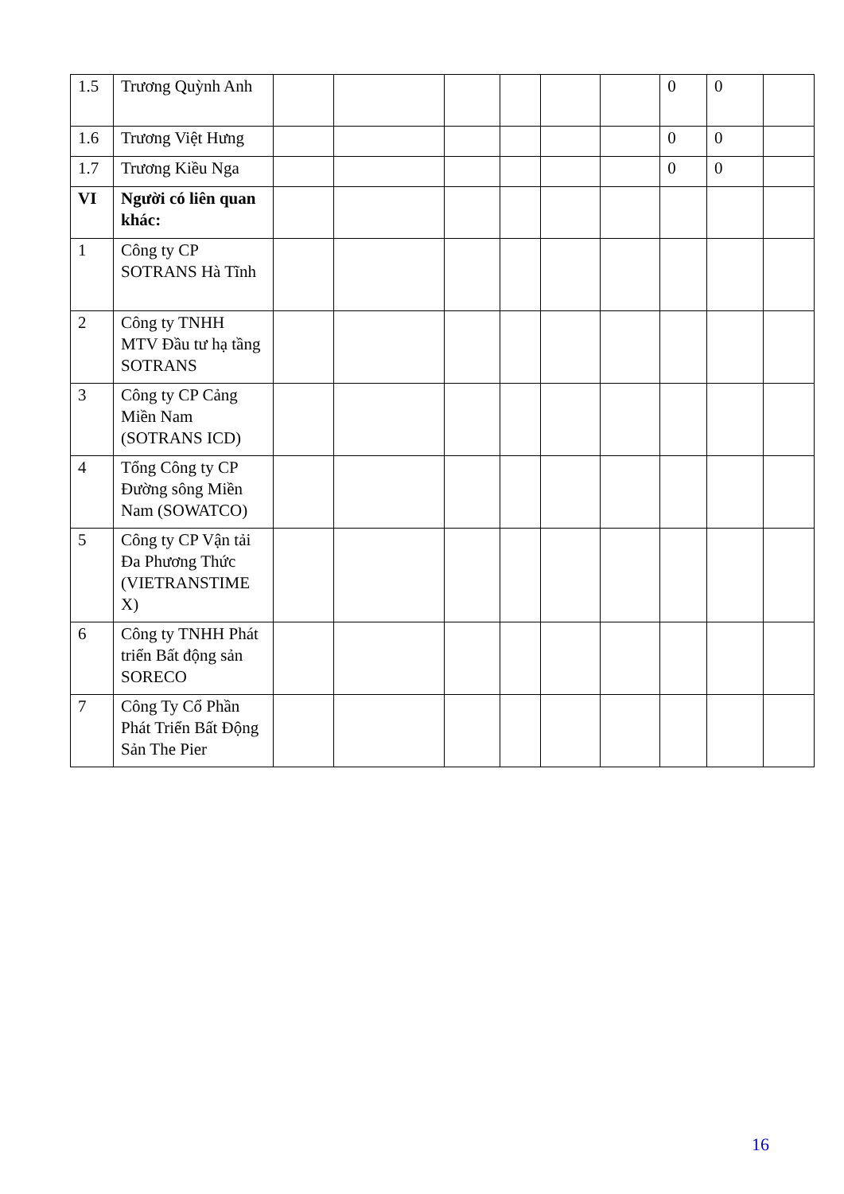| 1.5 | Trương Quỳnh Anh | | | | | | | 0 | 0 | |
| 1.6 | Trương Việt Hưng | | | | | | | 0 | 0 | |
| 1.7 | Trương Kiều Nga | | | | | | | 0 | 0 | |
| VI | Người có liên quan khác: | | | | | | | | | |
| 1 | Công ty CP SOTRANS Hà Tĩnh | | | | | | | | | |
| 2 | Công ty TNHH MTV Đầu tư hạ tầng SOTRANS | | | | | | | | | |
| 3 | Công ty CP Cảng Miền Nam (SOTRANS ICD) | | | | | | | | | |
| 4 | Tổng Công ty CP Đường sông Miền Nam (SOWATCO) | | | | | | | | | |
| 5 | Công ty CP Vận tải Đa Phương Thức (VIETRANSTIME X) | | | | | | | | | |
| 6 | Công ty TNHH Phát triển Bất động sản SORECO | | | | | | | | | |
| 7 | Công Ty Cổ Phần Phát Triển Bất Động Sản The Pier | | | | | | | | | |
16